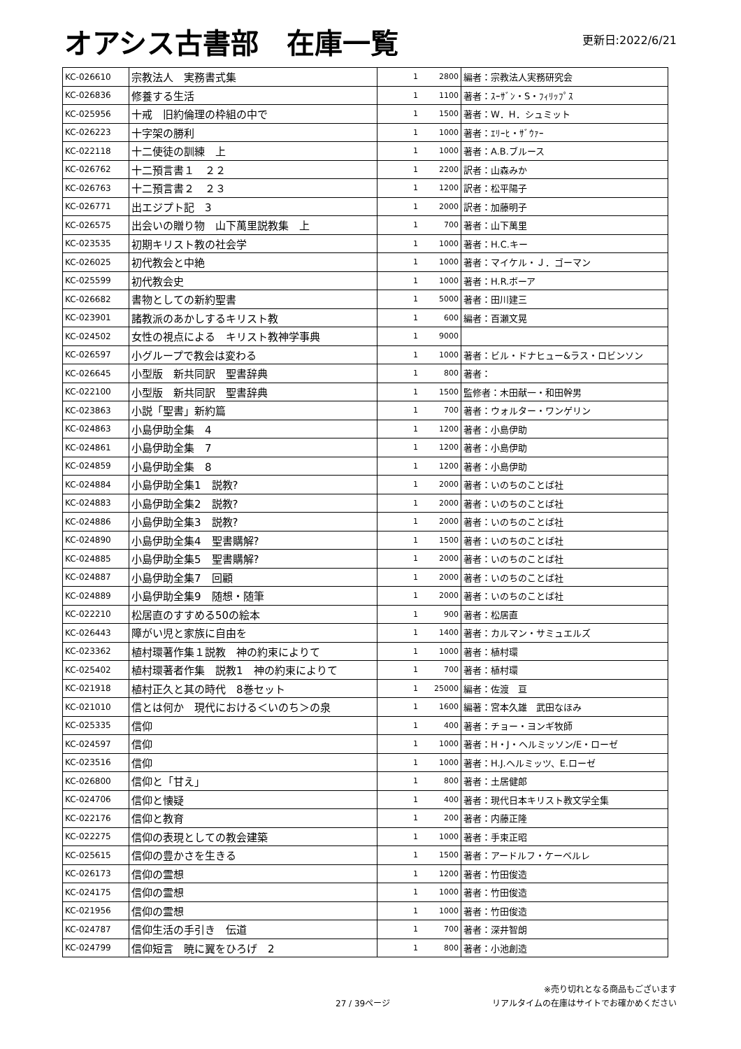オアシス古書部　在庫一覧
更新日:2022/6/21
| KC-026610 | 宗教法人 実務書式集 | 1 | 2800 | 編者：宗教法人実務研究会 |
| KC-026836 | 修養する生活 | 1 | 1100 | 著者：ｽｰｻﾞﾝ・S・ﾌｨﾘｯﾌﾟｽ |
| KC-025956 | 十戒 旧約倫理の枠組の中で | 1 | 1500 | 著者：W．H．シュミット |
| KC-026223 | 十字架の勝利 | 1 | 1000 | 著者：ｴﾘｰﾋ・ｻﾞｳｧｰ |
| KC-022118 | 十二使徒の訓練 上 | 1 | 1000 | 著者：A.B.ブルース |
| KC-026762 | 十二預言書１ ２２ | 1 | 2200 | 訳者：山森みか |
| KC-026763 | 十二預言書２ ２３ | 1 | 1200 | 訳者：松平陽子 |
| KC-026771 | 出エジプト記 3 | 1 | 2000 | 訳者：加藤明子 |
| KC-026575 | 出会いの贈り物 山下萬里説教集 上 | 1 | 700 | 著者：山下萬里 |
| KC-023535 | 初期キリスト教の社会学 | 1 | 1000 | 著者：H.C.キー |
| KC-026025 | 初代教会と中絶 | 1 | 1000 | 著者：マイケル・Ｊ．ゴーマン |
| KC-025599 | 初代教会史 | 1 | 1000 | 著者：H.R.ボーア |
| KC-026682 | 書物としての新約聖書 | 1 | 5000 | 著者：田川建三 |
| KC-023901 | 諸教派のあかしするキリスト教 | 1 | 600 | 編者：百瀬文晃 |
| KC-024502 | 女性の視点による キリスト教神学事典 | 1 | 9000 | |
| KC-026597 | 小グループで教会は変わる | 1 | 1000 | 著者：ビル・ドナヒュー&ラス・ロビンソン |
| KC-026645 | 小型版 新共同訳 聖書辞典 | 1 | 800 | 著者： |
| KC-022100 | 小型版 新共同訳 聖書辞典 | 1 | 1500 | 監修者：木田献一・和田幹男 |
| KC-023863 | 小説「聖書」新約篇 | 1 | 700 | 著者：ウォルター・ワンゲリン |
| KC-024863 | 小島伊助全集 4 | 1 | 1200 | 著者：小島伊助 |
| KC-024861 | 小島伊助全集 7 | 1 | 1200 | 著者：小島伊助 |
| KC-024859 | 小島伊助全集 8 | 1 | 1200 | 著者：小島伊助 |
| KC-024884 | 小島伊助全集1 説教? | 1 | 2000 | 著者：いのちのことば社 |
| KC-024883 | 小島伊助全集2 説教? | 1 | 2000 | 著者：いのちのことば社 |
| KC-024886 | 小島伊助全集3 説教? | 1 | 2000 | 著者：いのちのことば社 |
| KC-024890 | 小島伊助全集4 聖書購解? | 1 | 1500 | 著者：いのちのことば社 |
| KC-024885 | 小島伊助全集5 聖書購解? | 1 | 2000 | 著者：いのちのことば社 |
| KC-024887 | 小島伊助全集7 回顧 | 1 | 2000 | 著者：いのちのことば社 |
| KC-024889 | 小島伊助全集9 随想・随筆 | 1 | 2000 | 著者：いのちのことば社 |
| KC-022210 | 松居直のすすめる50の絵本 | 1 | 900 | 著者：松居直 |
| KC-026443 | 障がい児と家族に自由を | 1 | 1400 | 著者：カルマン・サミュエルズ |
| KC-023362 | 植村環著作集１説教 神の約束によりて | 1 | 1000 | 著者：植村環 |
| KC-025402 | 植村環著者作集 説教1 神の約束によりて | 1 | 700 | 著者：植村環 |
| KC-021918 | 植村正久と其の時代 8巻セット | 1 | 25000 | 編者：佐渡 亘 |
| KC-021010 | 信とは何か 現代における＜いのち＞の泉 | 1 | 1600 | 編著：宮本久雄 武田なほみ |
| KC-025335 | 信仰 | 1 | 400 | 著者：チョー・ヨンギ牧師 |
| KC-024597 | 信仰 | 1 | 1000 | 著者：H・J・ヘルミッソン/E・ローゼ |
| KC-023516 | 信仰 | 1 | 1000 | 著者：H.J.ヘルミッツ、E.ローゼ |
| KC-026800 | 信仰と「甘え」 | 1 | 800 | 著者：土居健郎 |
| KC-024706 | 信仰と懐疑 | 1 | 400 | 著者：現代日本キリスト教文学全集 |
| KC-022176 | 信仰と教育 | 1 | 200 | 著者：内藤正隆 |
| KC-022275 | 信仰の表現としての教会建築 | 1 | 1000 | 著者：手束正昭 |
| KC-025615 | 信仰の豊かさを生きる | 1 | 1500 | 著者：アードルフ・ケーベルレ |
| KC-026173 | 信仰の霊想 | 1 | 1200 | 著者：竹田俊造 |
| KC-024175 | 信仰の霊想 | 1 | 1000 | 著者：竹田俊造 |
| KC-021956 | 信仰の霊想 | 1 | 1000 | 著者：竹田俊造 |
| KC-024787 | 信仰生活の手引き 伝道 | 1 | 700 | 著者：深井智朗 |
| KC-024799 | 信仰短言 暁に翼をひろげ 2 | 1 | 800 | 著者：小池創造 |
27 / 39ページ
※売り切れとなる商品もございます
リアルタイムの在庫はサイトでお確かめください